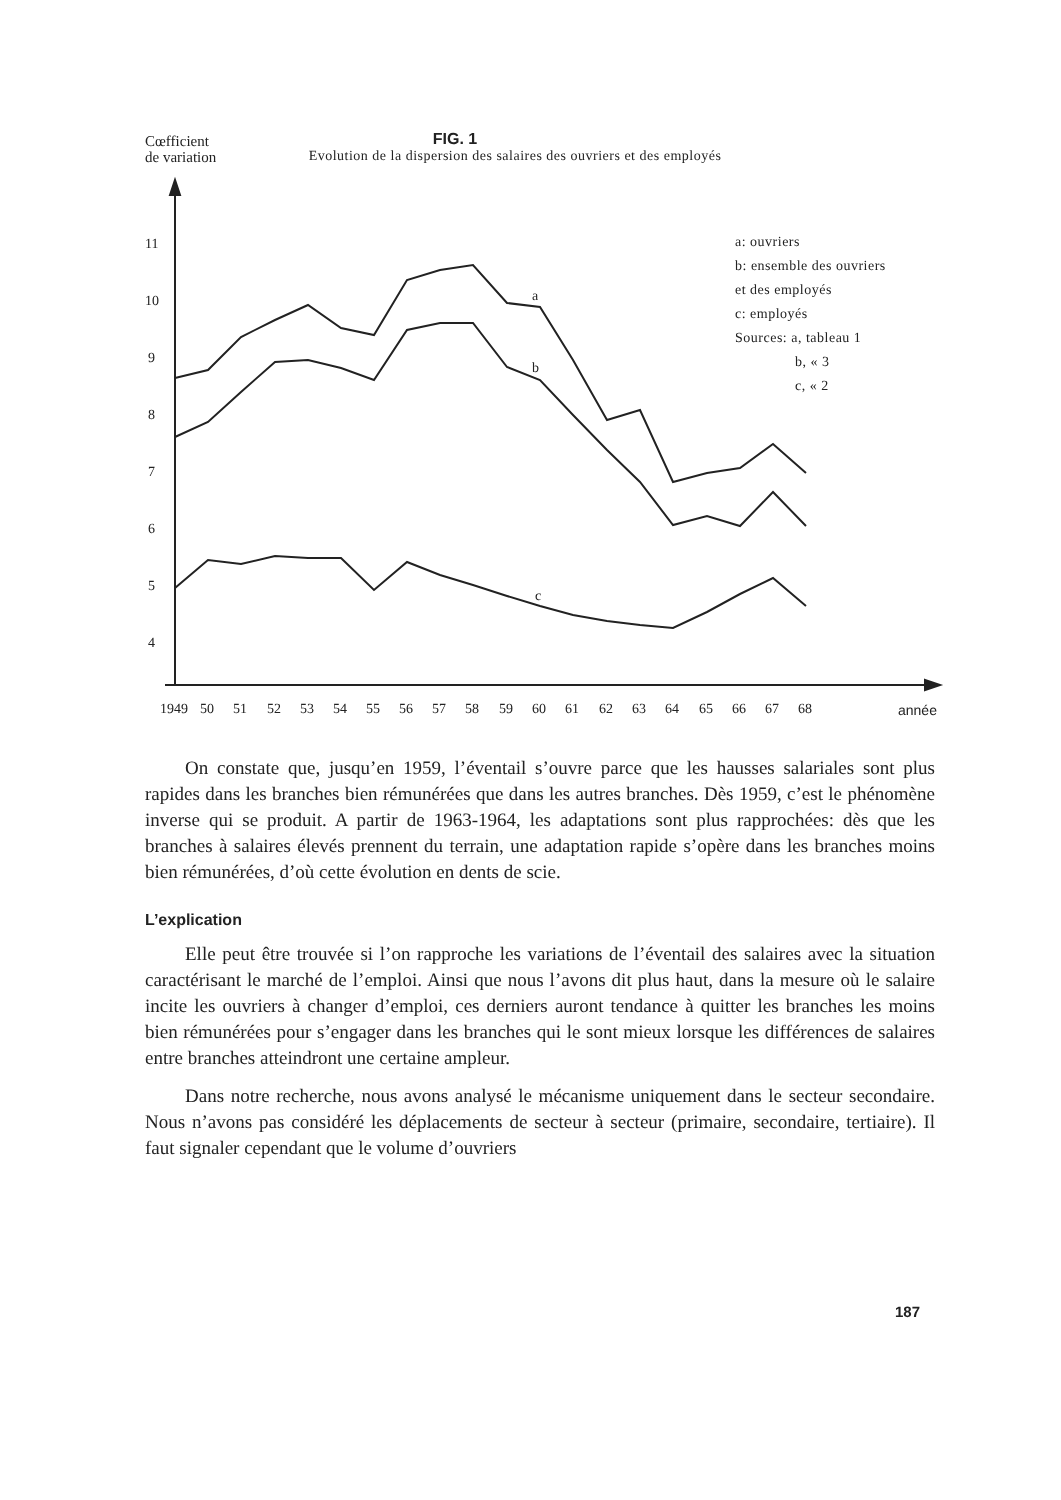Cœfficient
de variation
FIG. 1
Evolution de la dispersion des salaires des ouvriers et des employés
11
10
9
8
7
6
5
4
a
b
c
1949
50
51
52
53
54
55
56
57
58
59
60
61
62
63
64
65
66
67
68
année
a: ouvriers
b: ensemble des ouvriers
et des employés
c: employés
Sources: a, tableau 1
b, « 3
c, « 2
On constate que, jusqu’en 1959, l’éventail s’ouvre parce que les hausses salariales sont plus rapides dans les branches bien rémunérées que dans les autres branches. Dès 1959, c’est le phénomène inverse qui se produit. A partir de 1963-1964, les adaptations sont plus rapprochées: dès que les branches à salaires élevés prennent du terrain, une adaptation rapide s’opère dans les branches moins bien rémunérées, d’où cette évolution en dents de scie.
L’explication
Elle peut être trouvée si l’on rapproche les variations de l’éventail des salaires avec la situation caractérisant le marché de l’emploi. Ainsi que nous l’avons dit plus haut, dans la mesure où le salaire incite les ouvriers à changer d’emploi, ces derniers auront tendance à quitter les branches les moins bien rémunérées pour s’engager dans les branches qui le sont mieux lorsque les différences de salaires entre branches atteindront une certaine ampleur.
Dans notre recherche, nous avons analysé le mécanisme uniquement dans le secteur secondaire. Nous n’avons pas considéré les déplacements de secteur à secteur (primaire, secondaire, tertiaire). Il faut signaler cependant que le volume d’ouvriers
187